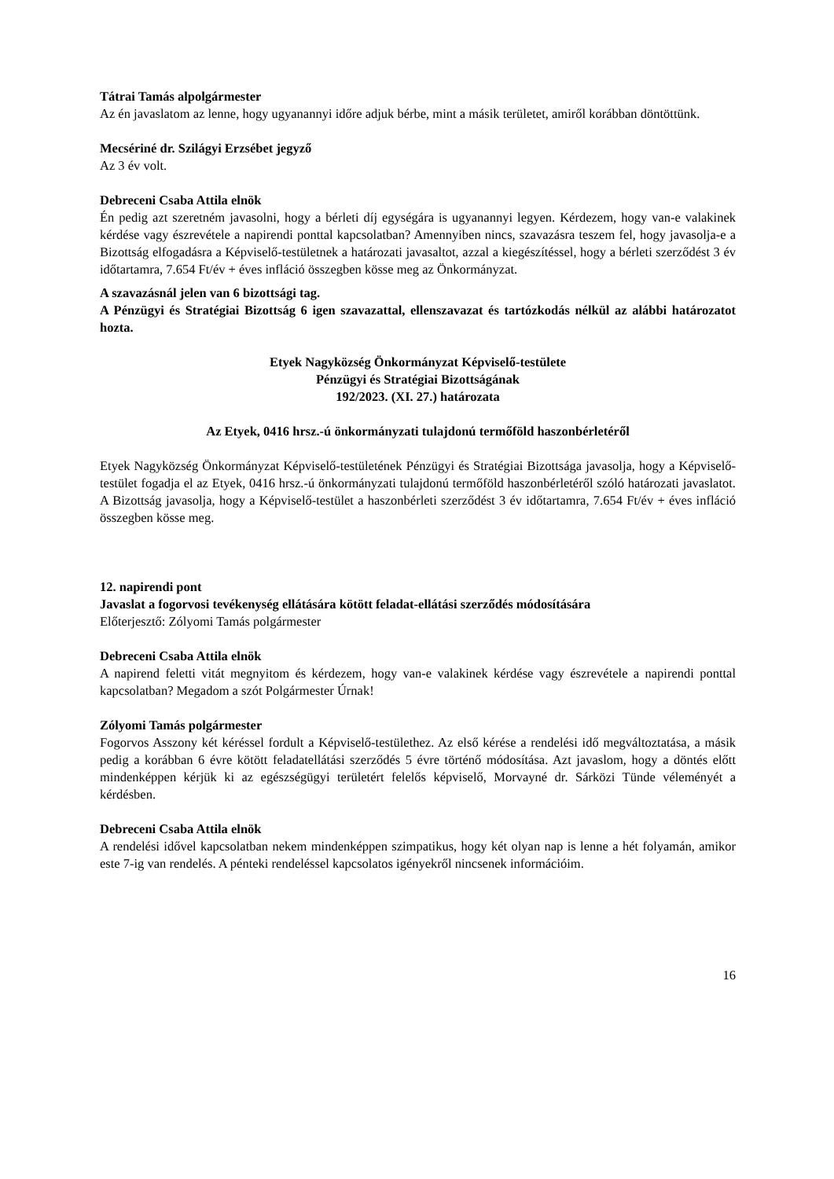Tátrai Tamás alpolgármester
Az én javaslatom az lenne, hogy ugyanannyi időre adjuk bérbe, mint a másik területet, amiről korábban döntöttünk.
Mecsériné dr. Szilágyi Erzsébet jegyző
Az 3 év volt.
Debreceni Csaba Attila elnök
Én pedig azt szeretném javasolni, hogy a bérleti díj egységára is ugyanannyi legyen. Kérdezem, hogy van-e valakinek kérdése vagy észrevétele a napirendi ponttal kapcsolatban? Amennyiben nincs, szavazásra teszem fel, hogy javasolja-e a Bizottság elfogadásra a Képviselő-testületnek a határozati javasaltot, azzal a kiegészítéssel, hogy a bérleti szerződést 3 év időtartamra, 7.654 Ft/év + éves infláció összegben kösse meg az Önkormányzat.
A szavazásnál jelen van 6 bizottsági tag.
A Pénzügyi és Stratégiai Bizottság 6 igen szavazattal, ellenszavazat és tartózkodás nélkül az alábbi határozatot hozta.
Etyek Nagyközség Önkormányzat Képviselő-testülete
Pénzügyi és Stratégiai Bizottságának
192/2023. (XI. 27.) határozata
Az Etyek, 0416 hrsz.-ú önkormányzati tulajdonú termőföld haszonbérletéről
Etyek Nagyközség Önkormányzat Képviselő-testületének Pénzügyi és Stratégiai Bizottsága javasolja, hogy a Képviselő-testület fogadja el az Etyek, 0416 hrsz.-ú önkormányzati tulajdonú termőföld haszonbérletéről szóló határozati javaslatot. A Bizottság javasolja, hogy a Képviselő-testület a haszonbérleti szerződést 3 év időtartamra, 7.654 Ft/év + éves infláció összegben kösse meg.
12. napirendi pont
Javaslat a fogorvosi tevékenység ellátására kötött feladat-ellátási szerződés módosítására
Előterjesztő: Zólyomi Tamás polgármester
Debreceni Csaba Attila elnök
A napirend feletti vitát megnyitom és kérdezem, hogy van-e valakinek kérdése vagy észrevétele a napirendi ponttal kapcsolatban? Megadom a szót Polgármester Úrnak!
Zólyomi Tamás polgármester
Fogorvos Asszony két kéréssel fordult a Képviselő-testülethez. Az első kérése a rendelési idő megváltoztatása, a másik pedig a korábban 6 évre kötött feladatellátási szerződés 5 évre történő módosítása. Azt javaslom, hogy a döntés előtt mindenképpen kérjük ki az egészségügyi területért felelős képviselő, Morvayné dr. Sárközi Tünde véleményét a kérdésben.
Debreceni Csaba Attila elnök
A rendelési idővel kapcsolatban nekem mindenképpen szimpatikus, hogy két olyan nap is lenne a hét folyamán, amikor este 7-ig van rendelés. A pénteki rendeléssel kapcsolatos igényekről nincsenek információim.
16